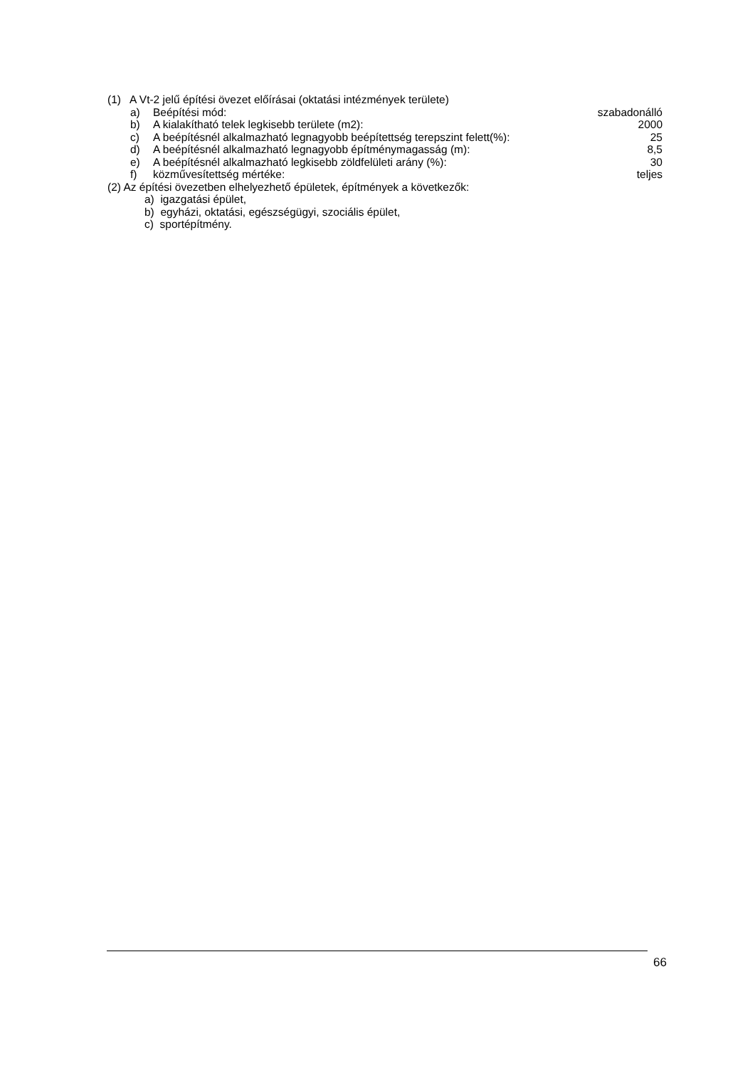(1) A Vt-2 jelű építési övezet előírásai (oktatási intézmények területe)
a) Beépítési mód: szabadonálló
b) A kialakítható telek legkisebb területe (m2): 2000
c) A beépítésnél alkalmazható legnagyobb beépítettség terepszint felett(%): 25
d) A beépítésnél alkalmazható legnagyobb építménymagasság (m): 8,5
e) A beépítésnél alkalmazható legkisebb zöldfelületi arány (%): 30
f) közművesítettség mértéke: teljes
(2) Az építési övezetben elhelyezhető épületek, építmények a következők:
a) igazgatási épület,
b) egyházi, oktatási, egészségügyi, szociális épület,
c) sportépítmény.
66